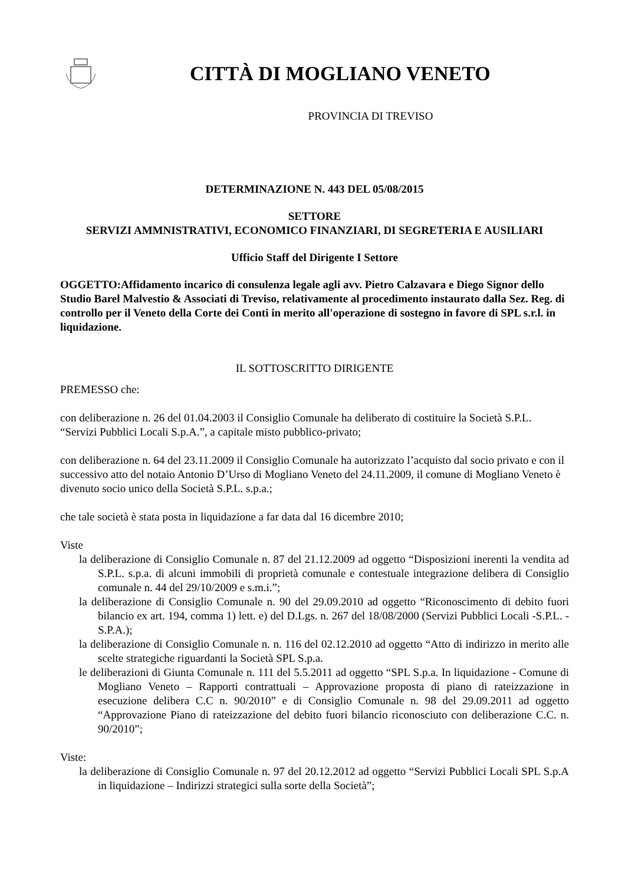CITTÀ DI MOGLIANO VENETO
PROVINCIA DI TREVISO
DETERMINAZIONE N. 443 DEL 05/08/2015
SETTORE
SERVIZI AMMNISTRATIVI, ECONOMICO FINANZIARI, DI SEGRETERIA E AUSILIARI
Ufficio Staff del Dirigente I Settore
OGGETTO:Affidamento incarico di consulenza legale agli avv. Pietro Calzavara e Diego Signor dello Studio Barel Malvestio & Associati di Treviso, relativamente al procedimento instaurato dalla Sez. Reg. di controllo per il Veneto della Corte dei Conti in merito all'operazione di sostegno in favore di SPL s.r.l. in liquidazione.
IL SOTTOSCRITTO DIRIGENTE
PREMESSO che:
con deliberazione n. 26 del 01.04.2003 il Consiglio Comunale ha deliberato di costituire la Società S.P.L. “Servizi Pubblici Locali S.p.A.”, a capitale misto pubblico-privato;
con deliberazione n. 64 del 23.11.2009 il Consiglio Comunale ha autorizzato l’acquisto dal socio privato e con il successivo atto del notaio Antonio D’Urso di Mogliano Veneto del 24.11.2009, il comune di Mogliano Veneto è divenuto socio unico della Società S.P.L. s.p.a.;
che tale società è stata posta in liquidazione a far data dal 16 dicembre 2010;
Viste
la deliberazione di Consiglio Comunale n. 87 del 21.12.2009 ad oggetto “Disposizioni inerenti la vendita ad S.P.L. s.p.a. di alcuni immobili di proprietà comunale e contestuale integrazione delibera di Consiglio comunale n. 44 del 29/10/2009 e s.m.i.”;
la deliberazione di Consiglio Comunale n. 90 del 29.09.2010 ad oggetto “Riconoscimento di debito fuori bilancio ex art. 194, comma 1) lett. e) del D.Lgs. n. 267 del 18/08/2000 (Servizi Pubblici Locali -S.P.L. -S.P.A.);
la deliberazione di Consiglio Comunale n. n. 116 del 02.12.2010 ad oggetto “Atto di indirizzo in merito alle scelte strategiche riguardanti la Società SPL S.p.a.
le deliberazioni di Giunta Comunale n. 111 del 5.5.2011 ad oggetto “SPL S.p.a. In liquidazione - Comune di Mogliano Veneto – Rapporti contrattuali – Approvazione proposta di piano di rateizzazione in esecuzione delibera C.C n. 90/2010” e di Consiglio Comunale n. 98 del 29.09.2011 ad oggetto “Approvazione Piano di rateizzazione del debito fuori bilancio riconosciuto con deliberazione C.C. n. 90/2010”;
Viste:
la deliberazione di Consiglio Comunale n. 97 del 20.12.2012 ad oggetto “Servizi Pubblici Locali SPL S.p.A in liquidazione – Indirizzi strategici sulla sorte della Società”;